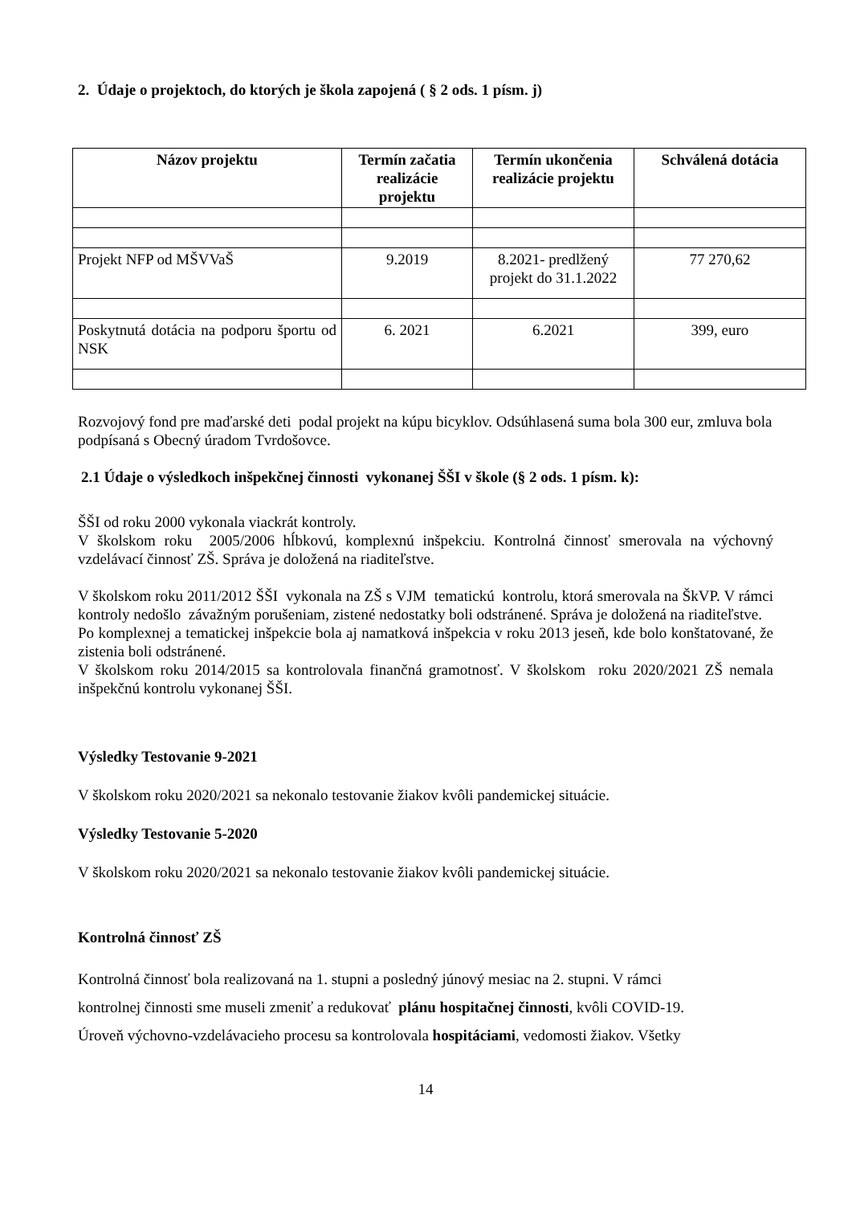2. Údaje o projektoch, do ktorých je škola zapojená ( § 2 ods. 1 písm. j)
| Názov projektu | Termín začatia realizácie projektu | Termín ukončenia realizácie projektu | Schválená dotácia |
| --- | --- | --- | --- |
| Projekt NFP od MŠVVaŠ | 9.2019 | 8.2021- predlžený projekt do 31.1.2022 | 77 270,62 |
| Poskytnutá dotácia na podporu športu od NSK | 6. 2021 | 6.2021 | 399, euro |
Rozvojový fond pre maďarské deti podal projekt na kúpu bicyklov. Odsúhlasená suma bola 300 eur, zmluva bola podpísaná s Obecný úradom Tvrdošovce.
2.1 Údaje o výsledkoch inšpekčnej činnosti vykonanej ŠŠI v škole (§ 2 ods. 1 písm. k):
ŠŠI od roku 2000 vykonala viackrát kontroly.
V školskom roku 2005/2006 hĺbkovú, komplexnú inšpekciu. Kontrolná činnosť smerovala na výchovný vzdelávací činnosť ZŠ. Správa je doložená na riaditeľstve.
V školskom roku 2011/2012 ŠŠI vykonala na ZŠ s VJM tematickú kontrolu, ktorá smerovala na ŠkVP. V rámci kontroly nedošlo závažným porušeniam, zistené nedostatky boli odstránené. Správa je doložená na riaditeľstve.
Po komplexnej a tematickej inšpekcie bola aj namatková inšpekcia v roku 2013 jeseň, kde bolo konštatované, že zistenia boli odstránené.
V školskom roku 2014/2015 sa kontrolovala finančná gramotnosť. V školskom roku 2020/2021 ZŠ nemala inšpekčnú kontrolu vykonanej ŠŠI.
Výsledky Testovanie 9-2021
V školskom roku 2020/2021 sa nekonalo testovanie žiakov kvôli pandemickej situácie.
Výsledky Testovanie 5-2020
V školskom roku 2020/2021 sa nekonalo testovanie žiakov kvôli pandemickej situácie.
Kontrolná činnosť ZŠ
Kontrolná činnosť bola realizovaná na 1. stupni a posledný júnový mesiac na 2. stupni. V rámci
kontrolnej činnosti sme museli zmeniť a redukovať plánu hospitačnej činnosti, kvôli COVID-19.
Úroveň výchovno-vzdelávacieho procesu sa kontrolovala hospitáciami, vedomosti žiakov. Všetky
14